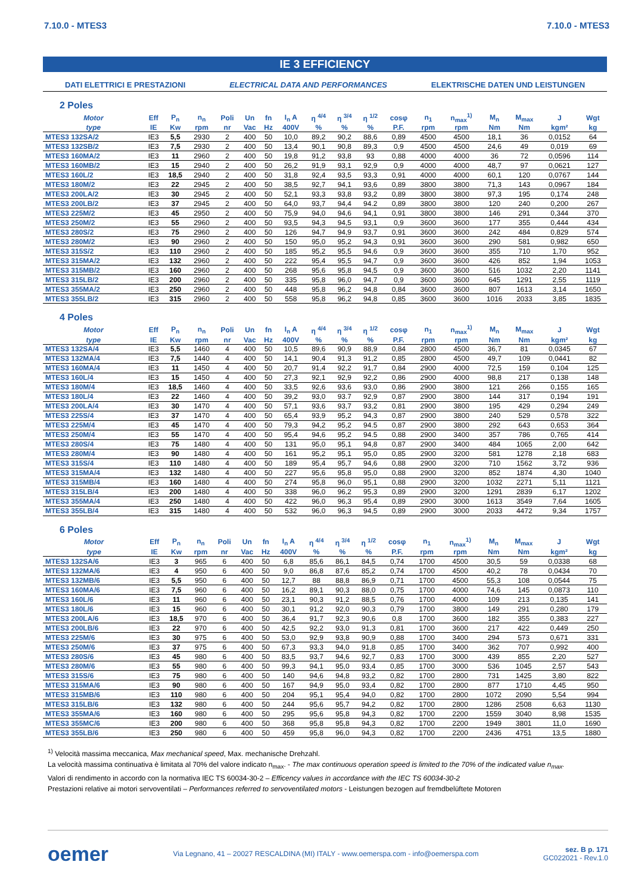7.10.0 - MTES3 7.10.0 - MTES3
IE 3 EFFICIENCY
DATI ELETTRICI E PRESTAZIONI ELECTRICAL DATA AND PERFORMANCES ELEKTRISCHE DATEN UND LEISTUNGEN
2 Poles
| Motor | Eff | P<sub>n</sub> | n<sub>n</sub> | Poli | Un | fn | I<sub>n</sub> A | η <sup>4/4</sup> | η <sup>3/4</sup> | η <sup>1/2</sup> | cosφ | n<sub>1</sub> | n<sub>max</sub><sup>1)</sup> | M<sub>n</sub> | M<sub>max</sub> | J | Wgt |
| --- | --- | --- | --- | --- | --- | --- | --- | --- | --- | --- | --- | --- | --- | --- | --- | --- | --- |
| type | IE | Kw | rpm | nr | Vac | Hz | 400V | % | % | % | P.F. | rpm | rpm | Nm | Nm | kgm² | kg |
| MTES3 132SA/2 | IE3 | 5,5 | 2930 | 2 | 400 | 50 | 10,0 | 89,2 | 90,2 | 88,6 | 0,89 | 4500 | 4500 | 18,1 | 36 | 0,0152 | 64 |
| MTES3 132SB/2 | IE3 | 7,5 | 2930 | 2 | 400 | 50 | 13,4 | 90,1 | 90,8 | 89,3 | 0,9 | 4500 | 4500 | 24,6 | 49 | 0,019 | 69 |
| MTES3 160MA/2 | IE3 | 11 | 2960 | 2 | 400 | 50 | 19,8 | 91,2 | 93,8 | 93 | 0,88 | 4000 | 4000 | 36 | 72 | 0,0596 | 114 |
| MTES3 160MB/2 | IE3 | 15 | 2940 | 2 | 400 | 50 | 26,2 | 91,9 | 93,1 | 92,9 | 0,9 | 4000 | 4000 | 48,7 | 97 | 0,0621 | 127 |
| MTES3 160L/2 | IE3 | 18,5 | 2940 | 2 | 400 | 50 | 31,8 | 92,4 | 93,5 | 93,3 | 0,91 | 4000 | 4000 | 60,1 | 120 | 0,0767 | 144 |
| MTES3 180M/2 | IE3 | 22 | 2945 | 2 | 400 | 50 | 38,5 | 92,7 | 94,1 | 93,6 | 0,89 | 3800 | 3800 | 71,3 | 143 | 0,0967 | 184 |
| MTES3 200LA/2 | IE3 | 30 | 2945 | 2 | 400 | 50 | 52,1 | 93,3 | 93,8 | 93,2 | 0,89 | 3800 | 3800 | 97,3 | 195 | 0,174 | 248 |
| MTES3 200LB/2 | IE3 | 37 | 2945 | 2 | 400 | 50 | 64,0 | 93,7 | 94,4 | 94.2 | 0,89 | 3800 | 3800 | 120 | 240 | 0,200 | 267 |
| MTES3 225M/2 | IE3 | 45 | 2950 | 2 | 400 | 50 | 75,9 | 94,0 | 94,6 | 94,1 | 0,91 | 3800 | 3800 | 146 | 291 | 0,344 | 370 |
| MTES3 250M/2 | IE3 | 55 | 2960 | 2 | 400 | 50 | 93,5 | 94,3 | 94,5 | 93,1 | 0,9 | 3600 | 3600 | 177 | 355 | 0,444 | 434 |
| MTES3 280S/2 | IE3 | 75 | 2960 | 2 | 400 | 50 | 126 | 94,7 | 94,9 | 93,7 | 0,91 | 3600 | 3600 | 242 | 484 | 0,829 | 574 |
| MTES3 280M/2 | IE3 | 90 | 2960 | 2 | 400 | 50 | 150 | 95,0 | 95,2 | 94,3 | 0,91 | 3600 | 3600 | 290 | 581 | 0,982 | 650 |
| MTES3 315S/2 | IE3 | 110 | 2960 | 2 | 400 | 50 | 185 | 95,2 | 95,5 | 94,6 | 0,9 | 3600 | 3600 | 355 | 710 | 1,70 | 952 |
| MTES3 315MA/2 | IE3 | 132 | 2960 | 2 | 400 | 50 | 222 | 95,4 | 95,5 | 94,7 | 0,9 | 3600 | 3600 | 426 | 852 | 1,94 | 1053 |
| MTES3 315MB/2 | IE3 | 160 | 2960 | 2 | 400 | 50 | 268 | 95,6 | 95,8 | 94,5 | 0,9 | 3600 | 3600 | 516 | 1032 | 2,20 | 1141 |
| MTES3 315LB/2 | IE3 | 200 | 2960 | 2 | 400 | 50 | 335 | 95,8 | 96,0 | 94,7 | 0,9 | 3600 | 3600 | 645 | 1291 | 2,55 | 1119 |
| MTES3 355MA/2 | IE3 | 250 | 2960 | 2 | 400 | 50 | 448 | 95,8 | 96,2 | 94,8 | 0,84 | 3600 | 3600 | 807 | 1613 | 3,14 | 1650 |
| MTES3 355LB/2 | IE3 | 315 | 2960 | 2 | 400 | 50 | 558 | 95,8 | 96,2 | 94,8 | 0,85 | 3600 | 3600 | 1016 | 2033 | 3,85 | 1835 |
4 Poles
| Motor | Eff | P<sub>n</sub> | n<sub>n</sub> | Poli | Un | fn | I<sub>n</sub> A | η <sup>4/4</sup> | η <sup>3/4</sup> | η <sup>1/2</sup> | cosφ | n<sub>1</sub> | n<sub>max</sub><sup>1)</sup> | M<sub>n</sub> | M<sub>max</sub> | J | Wgt |
| --- | --- | --- | --- | --- | --- | --- | --- | --- | --- | --- | --- | --- | --- | --- | --- | --- | --- |
| type | IE | Kw | rpm | nr | Vac | Hz | 400V | % | % | % | P.F. | rpm | rpm | Nm | Nm | kgm² | kg |
| MTES3 132SA/4 | IE3 | 5,5 | 1460 | 4 | 400 | 50 | 10,5 | 89,6 | 90,9 | 88,9 | 0,84 | 2800 | 4500 | 36,7 | 81 | 0,0345 | 67 |
| MTES3 132MA/4 | IE3 | 7,5 | 1440 | 4 | 400 | 50 | 14,1 | 90,4 | 91,3 | 91,2 | 0,85 | 2800 | 4500 | 49,7 | 109 | 0,0441 | 82 |
| MTES3 160MA/4 | IE3 | 11 | 1450 | 4 | 400 | 50 | 20,7 | 91,4 | 92,2 | 91,7 | 0,84 | 2900 | 4000 | 72,5 | 159 | 0,104 | 125 |
| MTES3 160L/4 | IE3 | 15 | 1450 | 4 | 400 | 50 | 27,3 | 92,1 | 92,9 | 92,2 | 0,86 | 2900 | 4000 | 98,8 | 217 | 0,138 | 148 |
| MTES3 180M/4 | IE3 | 18,5 | 1460 | 4 | 400 | 50 | 33,5 | 92,6 | 93,6 | 93,0 | 0,86 | 2900 | 3800 | 121 | 266 | 0,155 | 165 |
| MTES3 180L/4 | IE3 | 22 | 1460 | 4 | 400 | 50 | 39,2 | 93,0 | 93.7 | 92,9 | 0,87 | 2900 | 3800 | 144 | 317 | 0,194 | 191 |
| MTES3 200LA/4 | IE3 | 30 | 1470 | 4 | 400 | 50 | 57,1 | 93,6 | 93,7 | 93,2 | 0,81 | 2900 | 3800 | 195 | 429 | 0,294 | 249 |
| MTES3 225S/4 | IE3 | 37 | 1470 | 4 | 400 | 50 | 65,4 | 93,9 | 95,2 | 94,3 | 0,87 | 2900 | 3800 | 240 | 529 | 0,578 | 322 |
| MTES3 225M/4 | IE3 | 45 | 1470 | 4 | 400 | 50 | 79,3 | 94,2 | 95,2 | 94.5 | 0,87 | 2900 | 3800 | 292 | 643 | 0,653 | 364 |
| MTES3 250M/4 | IE3 | 55 | 1470 | 4 | 400 | 50 | 95,4 | 94,6 | 95,2 | 94.5 | 0,88 | 2900 | 3400 | 357 | 786 | 0,765 | 414 |
| MTES3 280S/4 | IE3 | 75 | 1480 | 4 | 400 | 50 | 131 | 95,0 | 95,1 | 94,8 | 0,87 | 2900 | 3400 | 484 | 1065 | 2,00 | 642 |
| MTES3 280M/4 | IE3 | 90 | 1480 | 4 | 400 | 50 | 161 | 95,2 | 95,1 | 95,0 | 0,85 | 2900 | 3200 | 581 | 1278 | 2,18 | 683 |
| MTES3 315S/4 | IE3 | 110 | 1480 | 4 | 400 | 50 | 189 | 95,4 | 95,7 | 94,6 | 0,88 | 2900 | 3200 | 710 | 1562 | 3,72 | 936 |
| MTES3 315MA/4 | IE3 | 132 | 1480 | 4 | 400 | 50 | 227 | 95,6 | 95,8 | 95,0 | 0,88 | 2900 | 3200 | 852 | 1874 | 4,30 | 1040 |
| MTES3 315MB/4 | IE3 | 160 | 1480 | 4 | 400 | 50 | 274 | 95,8 | 96,0 | 95,1 | 0,88 | 2900 | 3200 | 1032 | 2271 | 5,11 | 1121 |
| MTES3 315LB/4 | IE3 | 200 | 1480 | 4 | 400 | 50 | 338 | 96,0 | 96,2 | 95,3 | 0,89 | 2900 | 3200 | 1291 | 2839 | 6,17 | 1202 |
| MTES3 355MA/4 | IE3 | 250 | 1480 | 4 | 400 | 50 | 422 | 96,0 | 96,3 | 95,4 | 0,89 | 2900 | 3000 | 1613 | 3549 | 7,64 | 1605 |
| MTES3 355LB/4 | IE3 | 315 | 1480 | 4 | 400 | 50 | 532 | 96,0 | 96,3 | 94,5 | 0,89 | 2900 | 3000 | 2033 | 4472 | 9,34 | 1757 |
6 Poles
| Motor | Eff | P<sub>n</sub> | n<sub>n</sub> | Poli | Un | fn | I<sub>n</sub> A | η <sup>4/4</sup> | η <sup>3/4</sup> | η <sup>1/2</sup> | cosφ | n<sub>1</sub> | n<sub>max</sub><sup>1)</sup> | M<sub>n</sub> | M<sub>max</sub> | J | Wgt |
| --- | --- | --- | --- | --- | --- | --- | --- | --- | --- | --- | --- | --- | --- | --- | --- | --- | --- |
| type | IE | Kw | rpm | nr | Vac | Hz | 400V | % | % | % | P.F. | rpm | rpm | Nm | Nm | kgm² | kg |
| MTES3 132SA/6 | IE3 | 3 | 965 | 6 | 400 | 50 | 6,8 | 85,6 | 86,1 | 84,5 | 0,74 | 1700 | 4500 | 30,5 | 59 | 0,0338 | 68 |
| MTES3 132MA/6 | IE3 | 4 | 950 | 6 | 400 | 50 | 9,0 | 86,8 | 87,6 | 85,2 | 0,74 | 1700 | 4500 | 40,2 | 78 | 0,0434 | 70 |
| MTES3 132MB/6 | IE3 | 5,5 | 950 | 6 | 400 | 50 | 12,7 | 88 | 88,8 | 86,9 | 0,71 | 1700 | 4500 | 55,3 | 108 | 0,0544 | 75 |
| MTES3 160MA/6 | IE3 | 7,5 | 960 | 6 | 400 | 50 | 16,2 | 89,1 | 90,3 | 88,0 | 0,75 | 1700 | 4000 | 74,6 | 145 | 0,0873 | 110 |
| MTES3 160L/6 | IE3 | 11 | 960 | 6 | 400 | 50 | 23,1 | 90,3 | 91,2 | 88,5 | 0,76 | 1700 | 4000 | 109 | 213 | 0,135 | 141 |
| MTES3 180L/6 | IE3 | 15 | 960 | 6 | 400 | 50 | 30,1 | 91,2 | 92,0 | 90,3 | 0,79 | 1700 | 3800 | 149 | 291 | 0,280 | 179 |
| MTES3 200LA/6 | IE3 | 18,5 | 970 | 6 | 400 | 50 | 36,4 | 91,7 | 92,3 | 90,6 | 0,8 | 1700 | 3600 | 182 | 355 | 0,383 | 227 |
| MTES3 200LB/6 | IE3 | 22 | 970 | 6 | 400 | 50 | 42,5 | 92,2 | 93,0 | 91,3 | 0,81 | 1700 | 3600 | 217 | 422 | 0,449 | 250 |
| MTES3 225M/6 | IE3 | 30 | 975 | 6 | 400 | 50 | 53,0 | 92,9 | 93,8 | 90,9 | 0,88 | 1700 | 3400 | 294 | 573 | 0,671 | 331 |
| MTES3 250M/6 | IE3 | 37 | 975 | 6 | 400 | 50 | 67,3 | 93,3 | 94,0 | 91,8 | 0,85 | 1700 | 3400 | 362 | 707 | 0,992 | 400 |
| MTES3 280S/6 | IE3 | 45 | 980 | 6 | 400 | 50 | 83,5 | 93,7 | 94,6 | 92,7 | 0,83 | 1700 | 3000 | 439 | 855 | 2,20 | 527 |
| MTES3 280M/6 | IE3 | 55 | 980 | 6 | 400 | 50 | 99,3 | 94,1 | 95,0 | 93,4 | 0,85 | 1700 | 3000 | 536 | 1045 | 2,57 | 543 |
| MTES3 315S/6 | IE3 | 75 | 980 | 6 | 400 | 50 | 140 | 94,6 | 94,8 | 93,2 | 0,82 | 1700 | 2800 | 731 | 1425 | 3,80 | 822 |
| MTES3 315MA/6 | IE3 | 90 | 980 | 6 | 400 | 50 | 167 | 94,9 | 95,0 | 93,4 | 0,82 | 1700 | 2800 | 877 | 1710 | 4,45 | 950 |
| MTES3 315MB/6 | IE3 | 110 | 980 | 6 | 400 | 50 | 204 | 95,1 | 95,4 | 94,0 | 0,82 | 1700 | 2800 | 1072 | 2090 | 5,54 | 994 |
| MTES3 315LB/6 | IE3 | 132 | 980 | 6 | 400 | 50 | 244 | 95,6 | 95,7 | 94,2 | 0,82 | 1700 | 2800 | 1286 | 2508 | 6,63 | 1130 |
| MTES3 355MA/6 | IE3 | 160 | 980 | 6 | 400 | 50 | 295 | 95,6 | 95,8 | 94,3 | 0,82 | 1700 | 2200 | 1559 | 3040 | 8,98 | 1535 |
| MTES3 355MC/6 | IE3 | 200 | 980 | 6 | 400 | 50 | 368 | 95,8 | 95,8 | 94,3 | 0,82 | 1700 | 2200 | 1949 | 3801 | 11,0 | 1690 |
| MTES3 355LB/6 | IE3 | 250 | 980 | 6 | 400 | 50 | 459 | 95,8 | 96,0 | 94,3 | 0,82 | 1700 | 2200 | 2436 | 4751 | 13,5 | 1880 |
<sup>1)</sup> Velocità massima meccanica, Max mechanical speed, Max. mechanische Drehzahl.
La velocità massima continuativa è limitata al 70% del valore indicato n<sub>max</sub>. - The max continuous operation speed is limited to the 70% of the indicated value n<sub>max</sub>.
Valori di rendimento in accordo con la normativa IEC TS 60034-30-2 – Efficency values in accordance with the IEC TS 60034-30-2
Prestazioni relative ai motori servoventilati – Performances referred to servoventilated motors - Leistungen bezogen auf fremdbelüftete Motoren
oemer Via Legnano, 41 – 20027 RESCALDINA (MI) ITALY - www.oemerspa.com - info@oemerspa.com sez. B p. 171
GC022021 - Rev.1.0